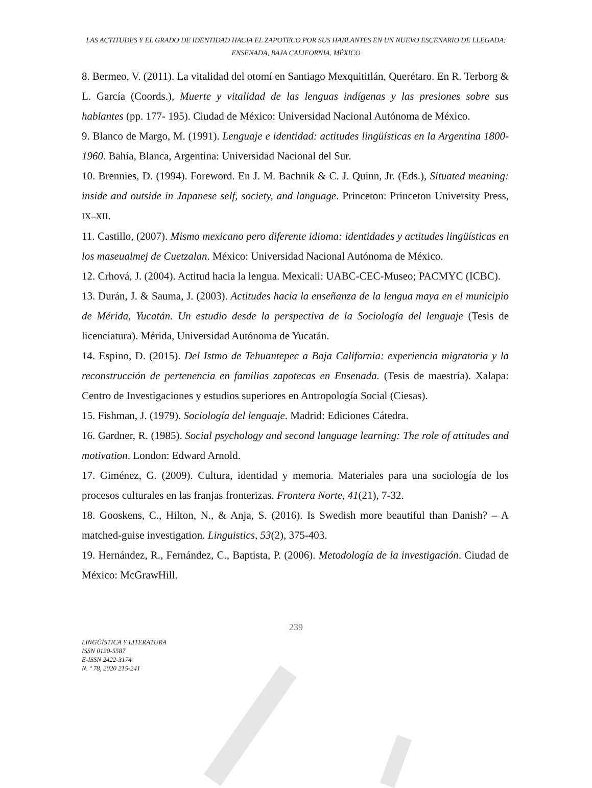LAS ACTITUDES Y EL GRADO DE IDENTIDAD HACIA EL ZAPOTECO POR SUS HABLANTES EN UN NUEVO ESCENARIO DE LLEGADA: ENSENADA, BAJA CALIFORNIA, MÉXICO
8. Bermeo, V. (2011). La vitalidad del otomí en Santiago Mexquititlán, Querétaro. En R. Terborg & L. García (Coords.), Muerte y vitalidad de las lenguas indígenas y las presiones sobre sus hablantes (pp. 177- 195). Ciudad de México: Universidad Nacional Autónoma de México.
9. Blanco de Margo, M. (1991). Lenguaje e identidad: actitudes lingüísticas en la Argentina 1800-1960. Bahía, Blanca, Argentina: Universidad Nacional del Sur.
10. Brennies, D. (1994). Foreword. En J. M. Bachnik & C. J. Quinn, Jr. (Eds.), Situated meaning: inside and outside in Japanese self, society, and language. Princeton: Princeton University Press, IX–XII.
11. Castillo, (2007). Mismo mexicano pero diferente idioma: identidades y actitudes lingüísticas en los maseualmej de Cuetzalan. México: Universidad Nacional Autónoma de México.
12. Crhová, J. (2004). Actitud hacia la lengua. Mexicali: UABC-CEC-Museo; PACMYC (ICBC).
13. Durán, J. & Sauma, J. (2003). Actitudes hacia la enseñanza de la lengua maya en el municipio de Mérida, Yucatán. Un estudio desde la perspectiva de la Sociología del lenguaje (Tesis de licenciatura). Mérida, Universidad Autónoma de Yucatán.
14. Espino, D. (2015). Del Istmo de Tehuantepec a Baja California: experiencia migratoria y la reconstrucción de pertenencia en familias zapotecas en Ensenada. (Tesis de maestría). Xalapa: Centro de Investigaciones y estudios superiores en Antropología Social (Ciesas).
15. Fishman, J. (1979). Sociología del lenguaje. Madrid: Ediciones Cátedra.
16. Gardner, R. (1985). Social psychology and second language learning: The role of attitudes and motivation. London: Edward Arnold.
17. Giménez, G. (2009). Cultura, identidad y memoria. Materiales para una sociología de los procesos culturales en las franjas fronterizas. Frontera Norte, 41(21), 7-32.
18. Gooskens, C., Hilton, N., & Anja, S. (2016). Is Swedish more beautiful than Danish? – A matched-guise investigation. Linguistics, 53(2), 375-403.
19. Hernández, R., Fernández, C., Baptista, P. (2006). Metodología de la investigación. Ciudad de México: McGrawHill.
239
LINGÜÍSTICA Y LITERATURA
ISSN 0120-5587
E-ISSN 2422-3174
N. º 78, 2020 215-241